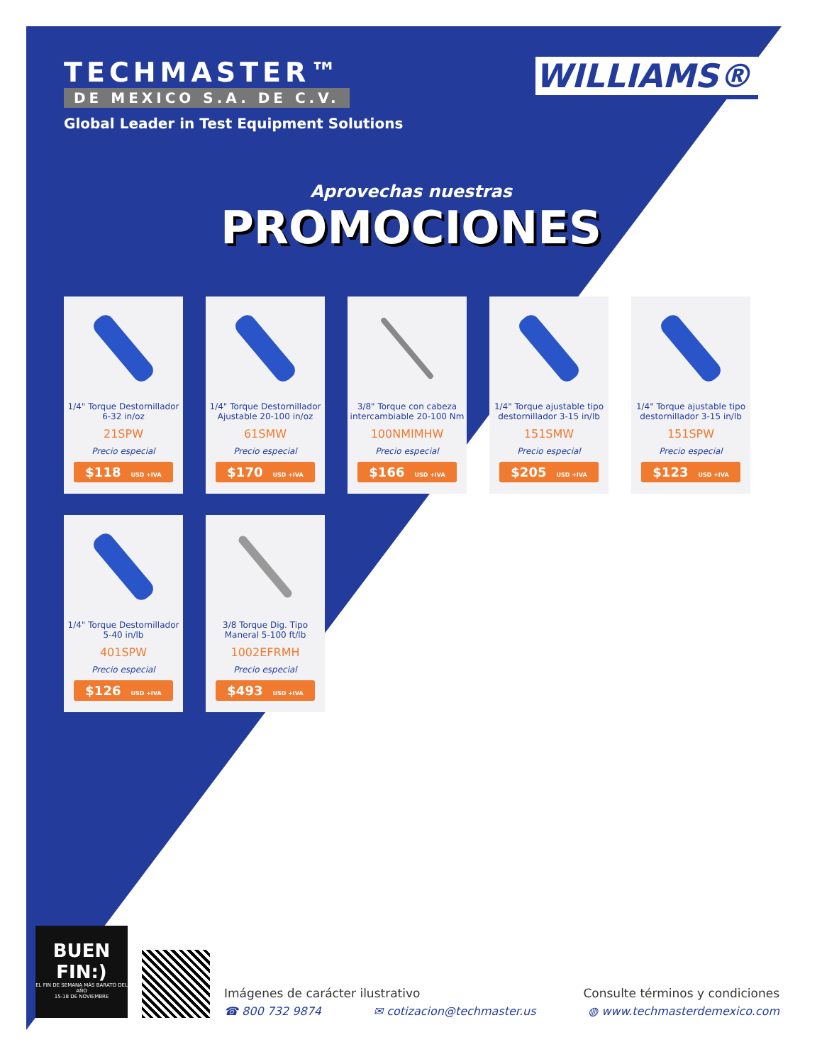TECHMASTER™
DE MEXICO S.A. DE C.V.
Global Leader in Test Equipment Solutions
WILLIAMS®
Aprovechas nuestras
PROMOCIONES
1/4" Torque Destornillador
6-32 in/oz
21SPW
Precio especial
$118 USD +IVA
1/4" Torque Destornillador
Ajustable 20-100 in/oz
61SMW
Precio especial
$170 USD +IVA
3/8" Torque con cabeza
intercambiable 20-100 Nm
100NMIMHW
Precio especial
$166 USD +IVA
1/4" Torque ajustable tipo
destornillador 3-15 in/lb
151SMW
Precio especial
$205 USD +IVA
1/4" Torque ajustable tipo
destornillador 3-15 in/lb
151SPW
Precio especial
$123 USD +IVA
1/4" Torque Destornillador
5-40 in/lb
401SPW
Precio especial
$126 USD +IVA
3/8 Torque Dig. Tipo
Maneral 5-100 ft/lb
1002EFRMH
Precio especial
$493 USD +IVA
BUEN
FIN:)
EL FIN DE SEMANA MÁS BARATO DEL AÑO
15-18 DE NOVIEMBRE
Imágenes de carácter ilustrativo Consulte términos y condiciones
☎ 800 732 9874 ✉ cotizacion@techmaster.us ◍ www.techmasterdemexico.com